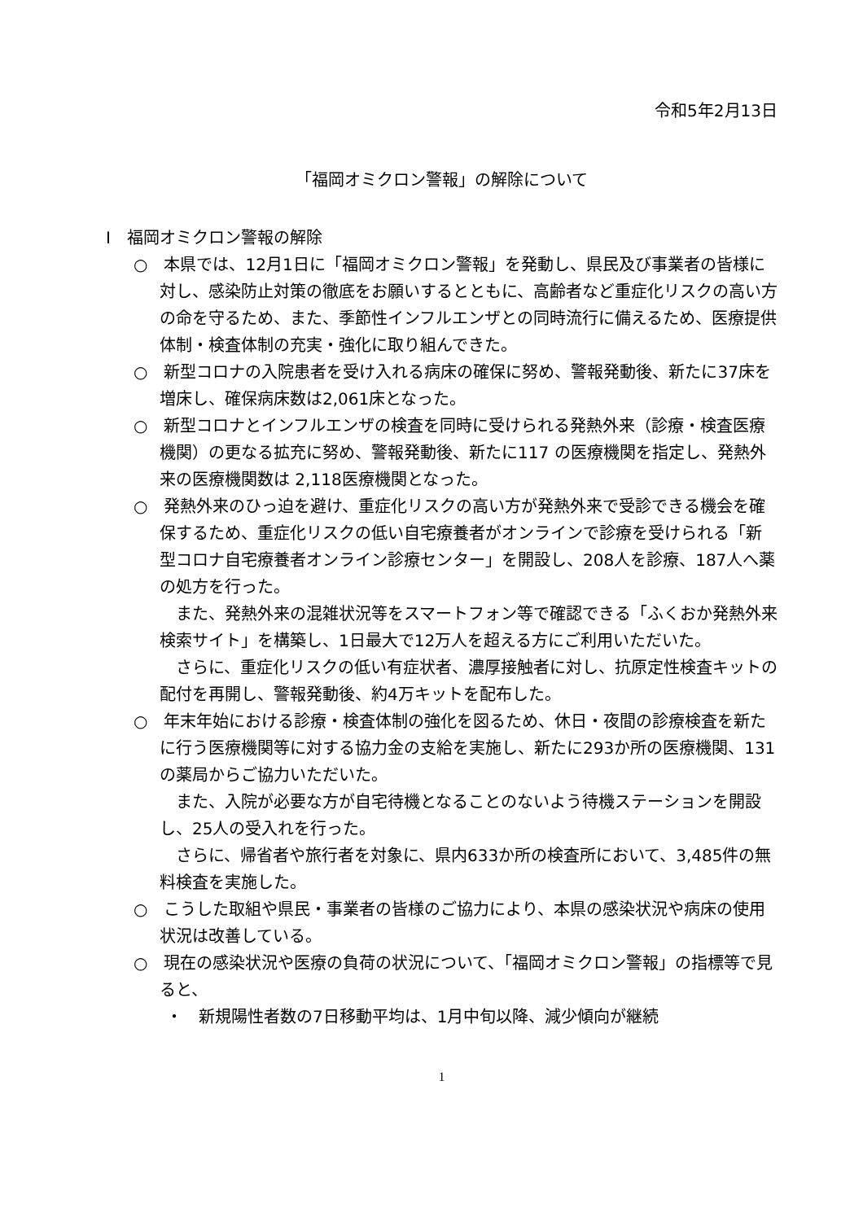令和5年2月13日
「福岡オミクロン警報」の解除について
Ⅰ　福岡オミクロン警報の解除
○　本県では、12月1日に「福岡オミクロン警報」を発動し、県民及び事業者の皆様に対し、感染防止対策の徹底をお願いするとともに、高齢者など重症化リスクの高い方の命を守るため、また、季節性インフルエンザとの同時流行に備えるため、医療提供体制・検査体制の充実・強化に取り組んできた。
○　新型コロナの入院患者を受け入れる病床の確保に努め、警報発動後、新たに37床を増床し、確保病床数は2,061床となった。
○　新型コロナとインフルエンザの検査を同時に受けられる発熱外来（診療・検査医療機関）の更なる拡充に努め、警報発動後、新たに117 の医療機関を指定し、発熱外来の医療機関数は 2,118医療機関となった。
○　発熱外来のひっ迫を避け、重症化リスクの高い方が発熱外来で受診できる機会を確保するため、重症化リスクの低い自宅療養者がオンラインで診療を受けられる「新型コロナ自宅療養者オンライン診療センター」を開設し、208人を診療、187人へ薬の処方を行った。
また、発熱外来の混雑状況等をスマートフォン等で確認できる「ふくおか発熱外来検索サイト」を構築し、1日最大で12万人を超える方にご利用いただいた。
さらに、重症化リスクの低い有症状者、濃厚接触者に対し、抗原定性検査キットの配付を再開し、警報発動後、約4万キットを配布した。
○　年末年始における診療・検査体制の強化を図るため、休日・夜間の診療検査を新たに行う医療機関等に対する協力金の支給を実施し、新たに293か所の医療機関、131の薬局からご協力いただいた。
また、入院が必要な方が自宅待機となることのないよう待機ステーションを開設し、25人の受入れを行った。
さらに、帰省者や旅行者を対象に、県内633か所の検査所において、3,485件の無料検査を実施した。
○　こうした取組や県民・事業者の皆様のご協力により、本県の感染状況や病床の使用状況は改善している。
○　現在の感染状況や医療の負荷の状況について、「福岡オミクロン警報」の指標等で見ると、
・　新規陽性者数の7日移動平均は、1月中旬以降、減少傾向が継続
1